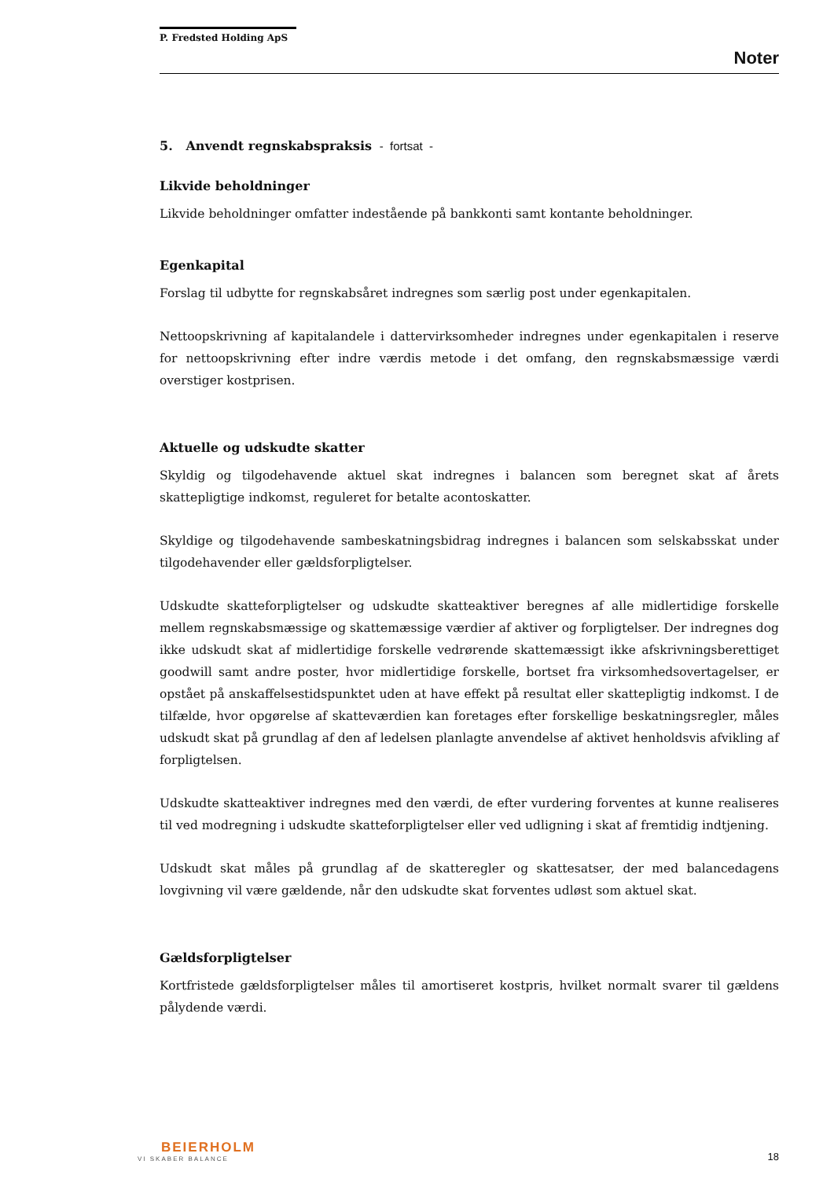P. Fredsted Holding ApS
Noter
5. Anvendt regnskabspraksis - fortsat -
Likvide beholdninger
Likvide beholdninger omfatter indestående på bankkonti samt kontante beholdninger.
Egenkapital
Forslag til udbytte for regnskabsåret indregnes som særlig post under egenkapitalen.
Nettoopskrivning af kapitalandele i dattervirksomheder indregnes under egenkapitalen i reserve for nettoopskrivning efter indre værdis metode i det omfang, den regnskabsmæssige værdi overstiger kostprisen.
Aktuelle og udskudte skatter
Skyldig og tilgodehavende aktuel skat indregnes i balancen som beregnet skat af årets skattepligtige indkomst, reguleret for betalte acontoskatter.
Skyldige og tilgodehavende sambeskatningsbidrag indregnes i balancen som selskabsskat under tilgodehavender eller gældsforpligtelser.
Udskudte skatteforpligtelser og udskudte skatteaktiver beregnes af alle midlertidige forskelle mellem regnskabsmæssige og skattemæssige værdier af aktiver og forpligtelser. Der indregnes dog ikke udskudt skat af midlertidige forskelle vedrørende skattemæssigt ikke afskrivningsberettiget goodwill samt andre poster, hvor midlertidige forskelle, bortset fra virksomhedsovertagelser, er opstået på anskaffelsestidspunktet uden at have effekt på resultat eller skattepligtig indkomst. I de tilfælde, hvor opgørelse af skatteværdien kan foretages efter forskellige beskatningsregler, måles udskudt skat på grundlag af den af ledelsen planlagte anvendelse af aktivet henholdsvis afvikling af forpligtelsen.
Udskudte skatteaktiver indregnes med den værdi, de efter vurdering forventes at kunne realiseres til ved modregning i udskudte skatteforpligtelser eller ved udligning i skat af fremtidig indtjening.
Udskudt skat måles på grundlag af de skatteregler og skattesatser, der med balancedagens lovgivning vil være gældende, når den udskudte skat forventes udløst som aktuel skat.
Gældsforpligtelser
Kortfristede gældsforpligtelser måles til amortiseret kostpris, hvilket normalt svarer til gældens pålydende værdi.
BEIERHOLM
VI SKABER BALANCE
18